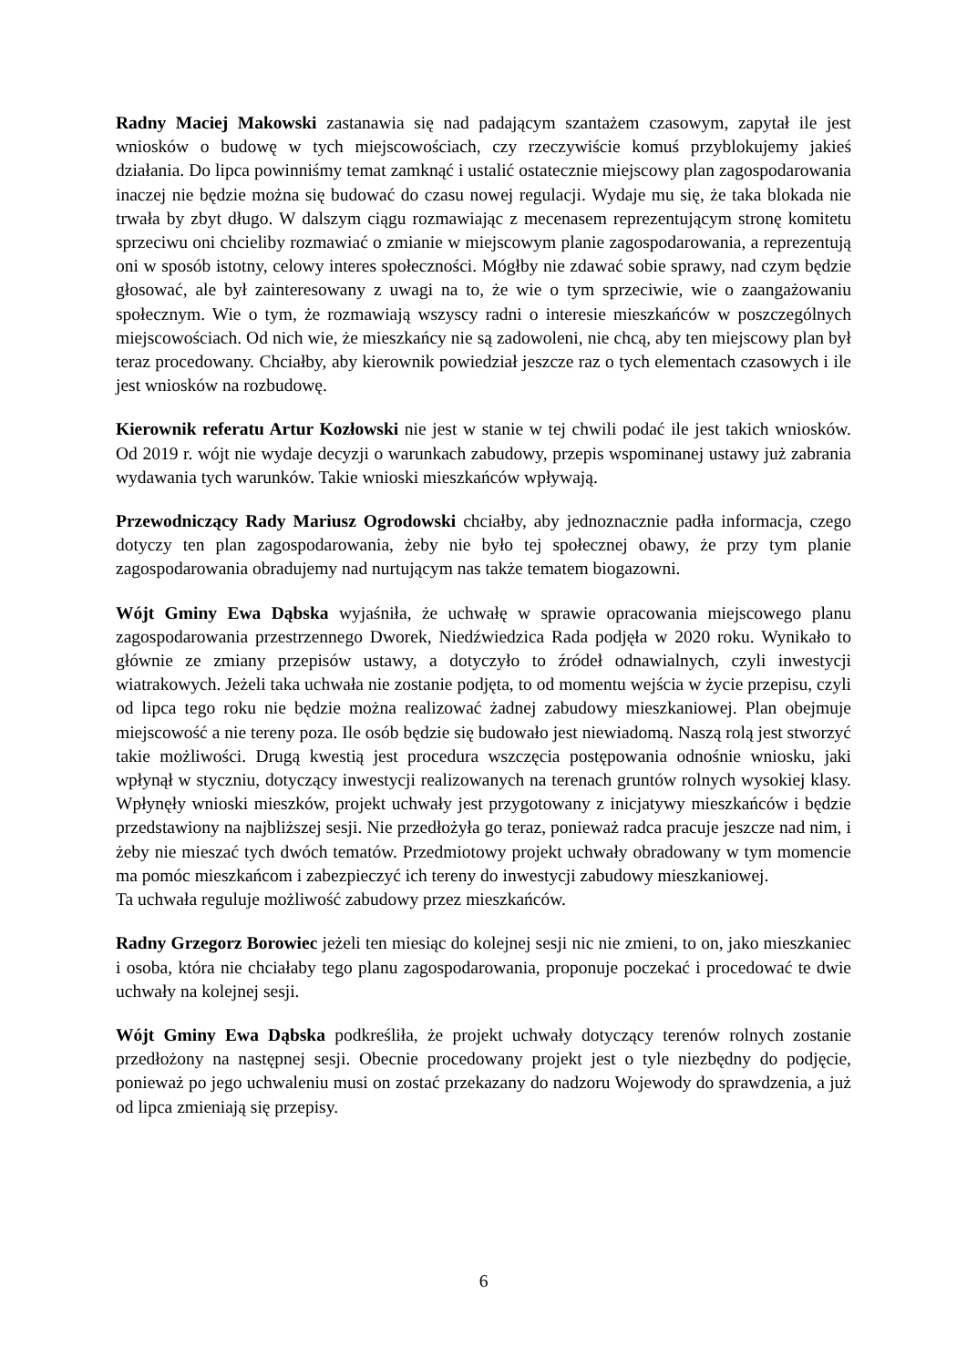Radny Maciej Makowski zastanawia się nad padającym szantażem czasowym, zapytał ile jest wniosków o budowę w tych miejscowościach, czy rzeczywiście komuś przyblokujemy jakieś działania. Do lipca powinniśmy temat zamknąć i ustalić ostatecznie miejscowy plan zagospodarowania inaczej nie będzie można się budować do czasu nowej regulacji. Wydaje mu się, że taka blokada nie trwała by zbyt długo. W dalszym ciągu rozmawiając z mecenasem reprezentującym stronę komitetu sprzeciwu oni chcieliby rozmawiać o zmianie w miejscowym planie zagospodarowania, a reprezentują oni w sposób istotny, celowy interes społeczności. Mógłby nie zdawać sobie sprawy, nad czym będzie głosować, ale był zainteresowany z uwagi na to, że wie o tym sprzeciwie, wie o zaangażowaniu społecznym. Wie o tym, że rozmawiają wszyscy radni o interesie mieszkańców w poszczególnych miejscowościach. Od nich wie, że mieszkańcy nie są zadowoleni, nie chcą, aby ten miejscowy plan był teraz procedowany. Chciałby, aby kierownik powiedział jeszcze raz o tych elementach czasowych i ile jest wniosków na rozbudowę.
Kierownik referatu Artur Kozłowski nie jest w stanie w tej chwili podać ile jest takich wniosków. Od 2019 r. wójt nie wydaje decyzji o warunkach zabudowy, przepis wspominanej ustawy już zabrania wydawania tych warunków. Takie wnioski mieszkańców wpływają.
Przewodniczący Rady Mariusz Ogrodowski chciałby, aby jednoznacznie padła informacja, czego dotyczy ten plan zagospodarowania, żeby nie było tej społecznej obawy, że przy tym planie zagospodarowania obradujemy nad nurtującym nas także tematem biogazowni.
Wójt Gminy Ewa Dąbska wyjaśniła, że uchwałę w sprawie opracowania miejscowego planu zagospodarowania przestrzennego Dworek, Niedźwiedzica Rada podjęła w 2020 roku. Wynikało to głównie ze zmiany przepisów ustawy, a dotyczyło to źródeł odnawialnych, czyli inwestycji wiatrakowych. Jeżeli taka uchwała nie zostanie podjęta, to od momentu wejścia w życie przepisu, czyli od lipca tego roku nie będzie można realizować żadnej zabudowy mieszkaniowej. Plan obejmuje miejscowość a nie tereny poza. Ile osób będzie się budowało jest niewiadomą. Naszą rolą jest stworzyć takie możliwości. Drugą kwestią jest procedura wszczęcia postępowania odnośnie wniosku, jaki wpłynął w styczniu, dotyczący inwestycji realizowanych na terenach gruntów rolnych wysokiej klasy. Wpłynęły wnioski mieszków, projekt uchwały jest przygotowany z inicjatywy mieszkańców i będzie przedstawiony na najbliższej sesji. Nie przedłożyła go teraz, ponieważ radca pracuje jeszcze nad nim, i żeby nie mieszać tych dwóch tematów. Przedmiotowy projekt uchwały obradowany w tym momencie ma pomóc mieszkańcom i zabezpieczyć ich tereny do inwestycji zabudowy mieszkaniowej.
Ta uchwała reguluje możliwość zabudowy przez mieszkańców.
Radny Grzegorz Borowiec jeżeli ten miesiąc do kolejnej sesji nic nie zmieni, to on, jako mieszkaniec i osoba, która nie chciałaby tego planu zagospodarowania, proponuje poczekać i procedować te dwie uchwały na kolejnej sesji.
Wójt Gminy Ewa Dąbska podkreśliła, że projekt uchwały dotyczący terenów rolnych zostanie przedłożony na następnej sesji. Obecnie procedowany projekt jest o tyle niezbędny do podjęcie, ponieważ po jego uchwaleniu musi on zostać przekazany do nadzoru Wojewody do sprawdzenia, a już od lipca zmieniają się przepisy.
6